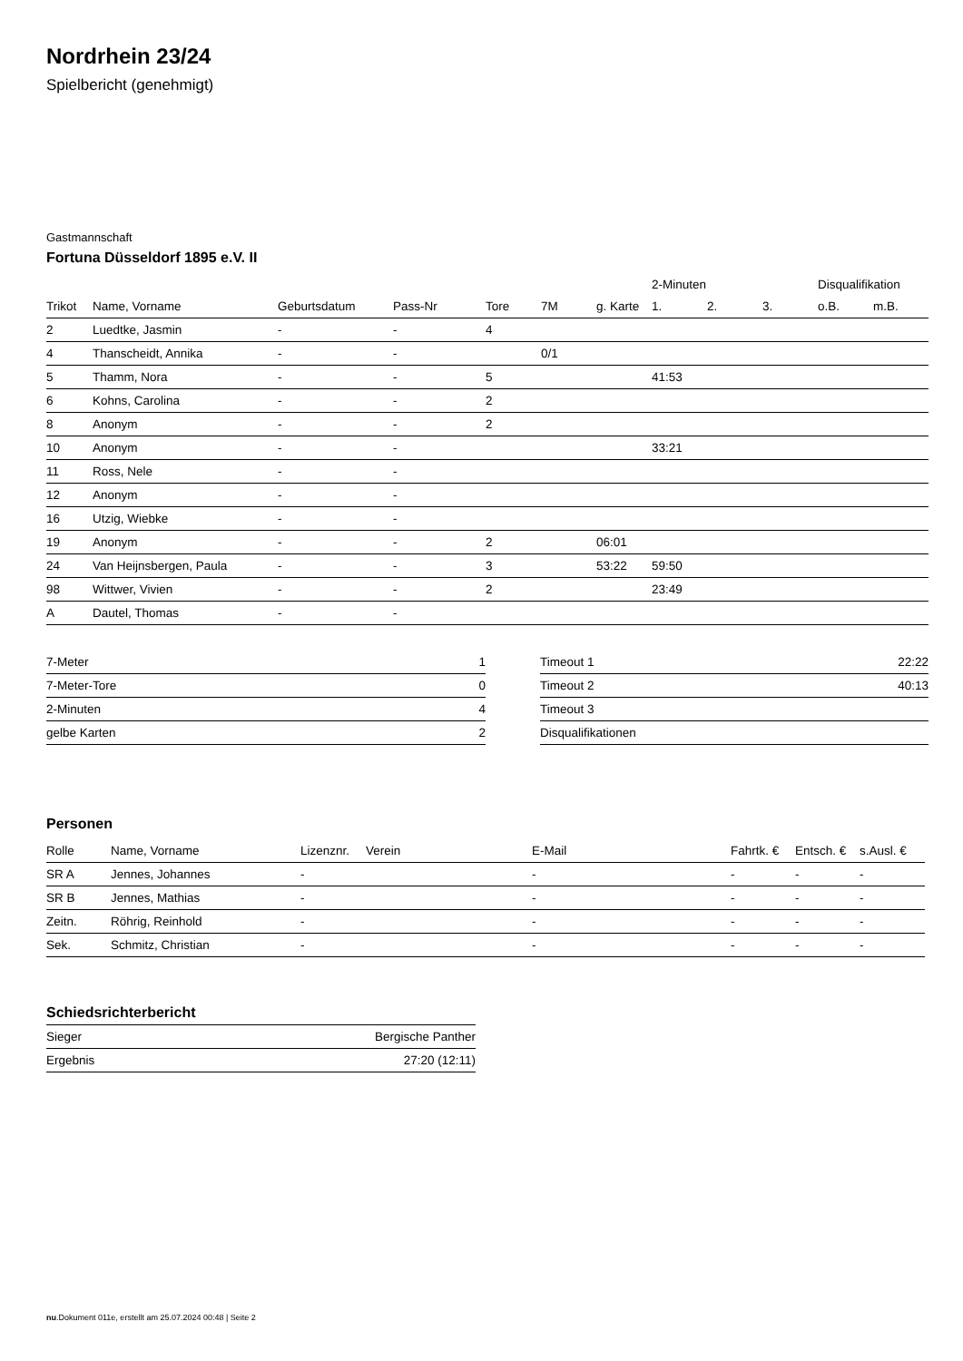Nordrhein 23/24
Spielbericht (genehmigt)
Gastmannschaft
Fortuna Düsseldorf 1895 e.V. II
| | | | | | | | 2-Minuten | | | Disqualifikation | |
| --- | --- | --- | --- | --- | --- | --- | --- | --- | --- | --- | --- |
| Trikot | Name, Vorname | Geburtsdatum | Pass-Nr | Tore | 7M | g. Karte | 1. | 2. | 3. | o.B. | m.B. |
| 2 | Luedtke, Jasmin | - | - | 4 | | | | | | | |
| 4 | Thanscheidt, Annika | - | - | | 0/1 | | | | | | |
| 5 | Thamm, Nora | - | - | 5 | | | 41:53 | | | | |
| 6 | Kohns, Carolina | - | - | 2 | | | | | | | |
| 8 | Anonym | - | - | 2 | | | | | | | |
| 10 | Anonym | - | - | | | | 33:21 | | | | |
| 11 | Ross, Nele | - | - | | | | | | | | |
| 12 | Anonym | - | - | | | | | | | | |
| 16 | Utzig, Wiebke | - | - | | | | | | | | |
| 19 | Anonym | - | - | 2 | | 06:01 | | | | | |
| 24 | Van Heijnsbergen, Paula | - | - | 3 | | 53:22 | 59:50 | | | | |
| 98 | Wittwer, Vivien | - | - | 2 | | | 23:49 | | | | |
| A | Dautel, Thomas | - | - | | | | | | | | |
| 7-Meter | 1 |
| 7-Meter-Tore | 0 |
| 2-Minuten | 4 |
| gelbe Karten | 2 |
| Timeout 1 | 22:22 |
| Timeout 2 | 40:13 |
| Timeout 3 | |
| Disqualifikationen | |
Personen
| Rolle | Name, Vorname | Lizenznr. | Verein | E-Mail | Fahrtk. € | Entsch. € | s.Ausl. € |
| --- | --- | --- | --- | --- | --- | --- | --- |
| SR A | Jennes, Johannes | - | | - | - | - | - |
| SR B | Jennes, Mathias | - | | - | - | - | - |
| Zeitn. | Röhrig, Reinhold | - | | - | - | - | - |
| Sek. | Schmitz, Christian | - | | - | - | - | - |
Schiedsrichterbericht
| Sieger | Bergische Panther |
| Ergebnis | 27:20 (12:11) |
nu.Dokument 011e, erstellt am 25.07.2024 00:48 | Seite 2